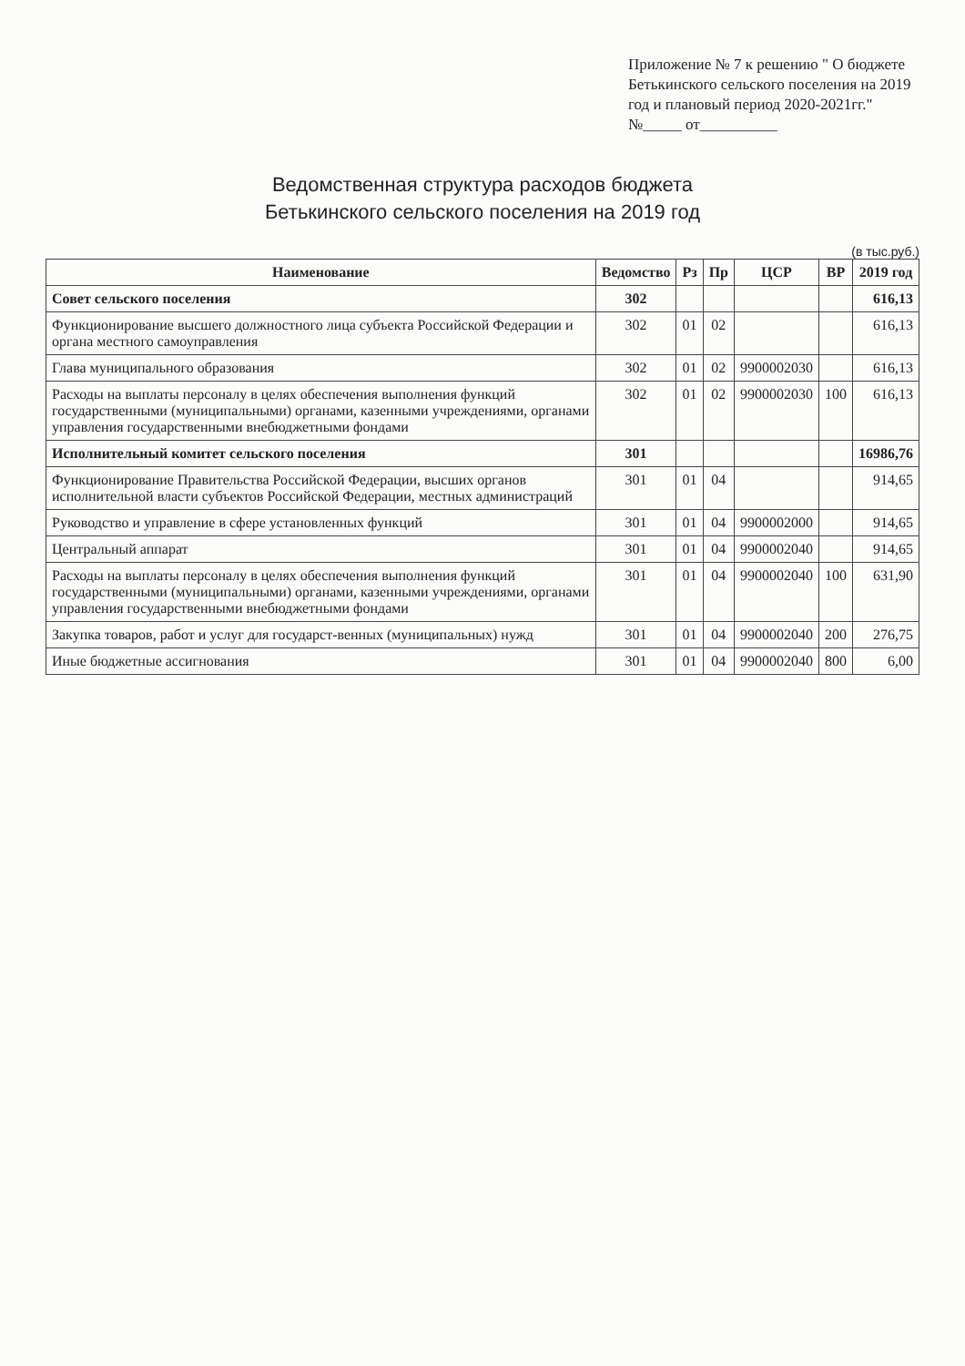Приложение № 7 к решению " О бюджете Бетькинского сельского поселения на 2019 год и плановый период 2020-2021гг."
№_____ от__________
Ведомственная структура расходов бюджета
Бетькинского сельского поселения на 2019 год
(в тыс.руб.)
| Наименование | Ведомство | Рз | Пр | ЦСР | ВР | 2019 год |
| --- | --- | --- | --- | --- | --- | --- |
| Совет сельского поселения | 302 | | | | | 616,13 |
| Функционирование высшего должностного лица субъекта Российской Федерации и органа местного самоуправления | 302 | 01 | 02 | | | 616,13 |
| Глава муниципального образования | 302 | 01 | 02 | 9900002030 | | 616,13 |
| Расходы на выплаты персоналу в целях обеспечения выполнения функций государственными (муниципальными) органами, казенными учреждениями, органами управления государственными внебюджетными фондами | 302 | 01 | 02 | 9900002030 | 100 | 616,13 |
| Исполнительный комитет сельского поселения | 301 | | | | | 16986,76 |
| Функционирование Правительства Российской Федерации, высших органов исполнительной власти субъектов Российской Федерации, местных администраций | 301 | 01 | 04 | | | 914,65 |
| Руководство и управление в сфере установленных функций | 301 | 01 | 04 | 9900002000 | | 914,65 |
| Центральный аппарат | 301 | 01 | 04 | 9900002040 | | 914,65 |
| Расходы на выплаты персоналу в целях обеспечения выполнения функций государственными (муниципальными) органами, казенными учреждениями, органами управления государственными внебюджетными фондами | 301 | 01 | 04 | 9900002040 | 100 | 631,90 |
| Закупка товаров, работ и услуг для государст-венных (муниципальных) нужд | 301 | 01 | 04 | 9900002040 | 200 | 276,75 |
| Иные бюджетные ассигнования | 301 | 01 | 04 | 9900002040 | 800 | 6,00 |